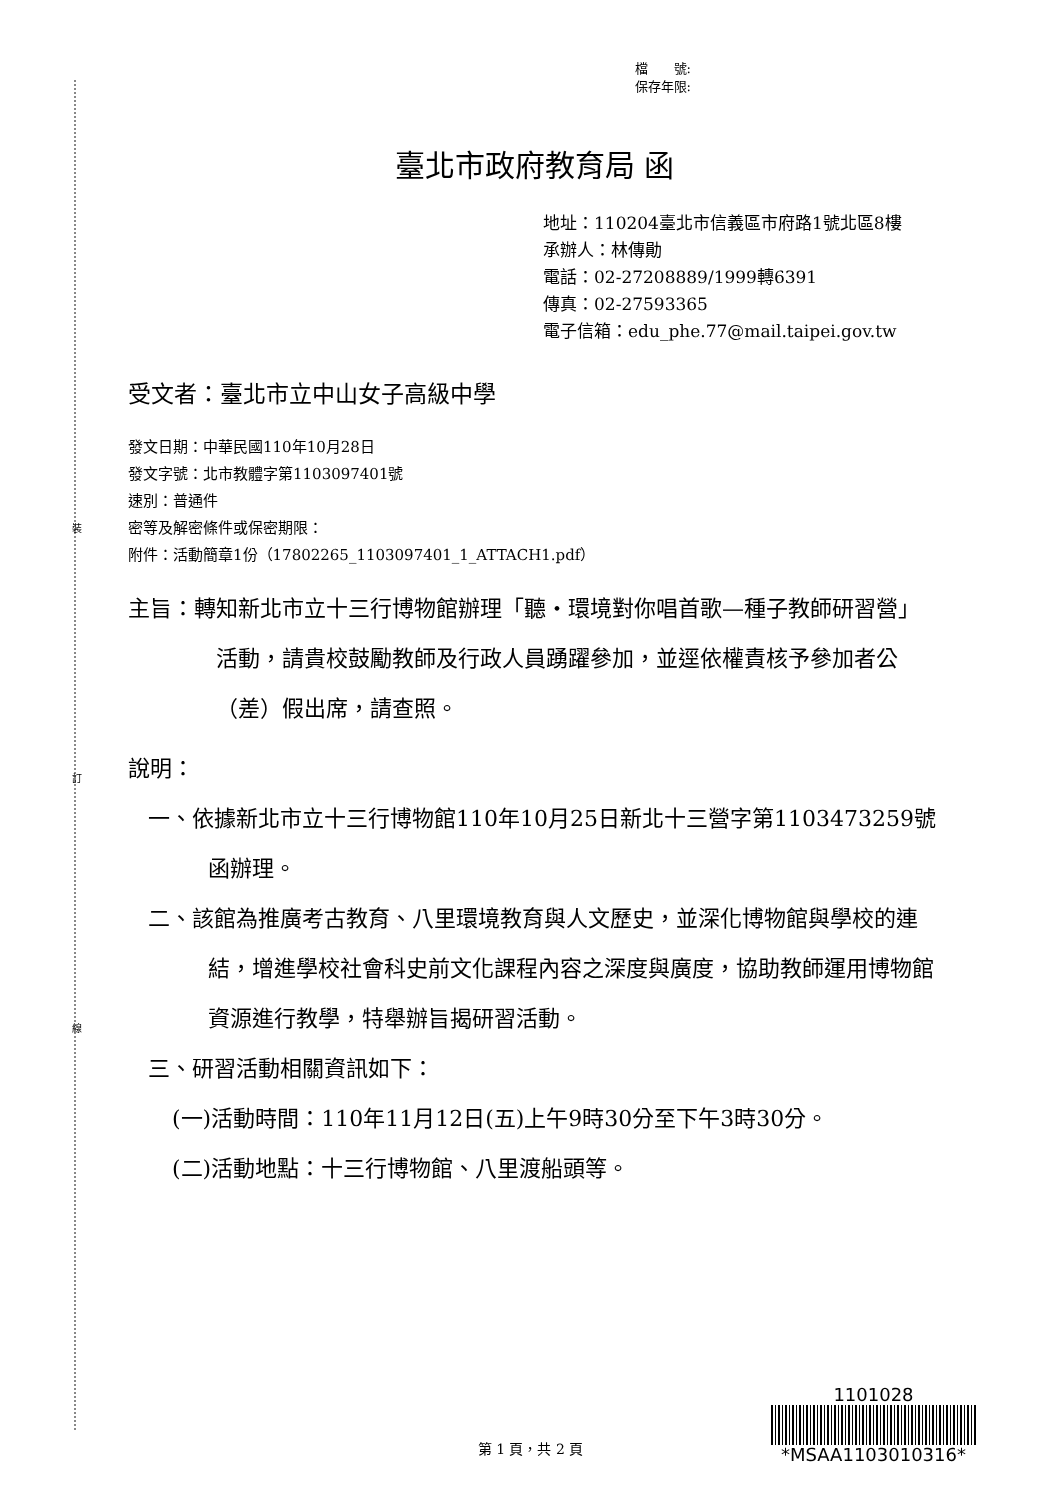裝
訂
線
檔　　號:
保存年限:
臺北市政府教育局 函
地址：110204臺北市信義區市府路1號北區8樓
承辦人：林傳勛
電話：02-27208889/1999轉6391
傳真：02-27593365
電子信箱：edu_phe.77@mail.taipei.gov.tw
受文者：臺北市立中山女子高級中學
發文日期：中華民國110年10月28日
發文字號：北市教體字第1103097401號
速別：普通件
密等及解密條件或保密期限：
附件：活動簡章1份（17802265_1103097401_1_ATTACH1.pdf）
主旨：轉知新北市立十三行博物館辦理「聽‧環境對你唱首歌—種子教師研習營」活動，請貴校鼓勵教師及行政人員踴躍參加，並逕依權責核予參加者公（差）假出席，請查照。
說明：
一、依據新北市立十三行博物館110年10月25日新北十三營字第1103473259號函辦理。
二、該館為推廣考古教育、八里環境教育與人文歷史，並深化博物館與學校的連結，增進學校社會科史前文化課程內容之深度與廣度，協助教師運用博物館資源進行教學，特舉辦旨揭研習活動。
三、研習活動相關資訊如下：
(一)活動時間：110年11月12日(五)上午9時30分至下午3時30分。
(二)活動地點：十三行博物館、八里渡船頭等。
第 1 頁，共 2 頁
1101028
*MSAA1103010316*